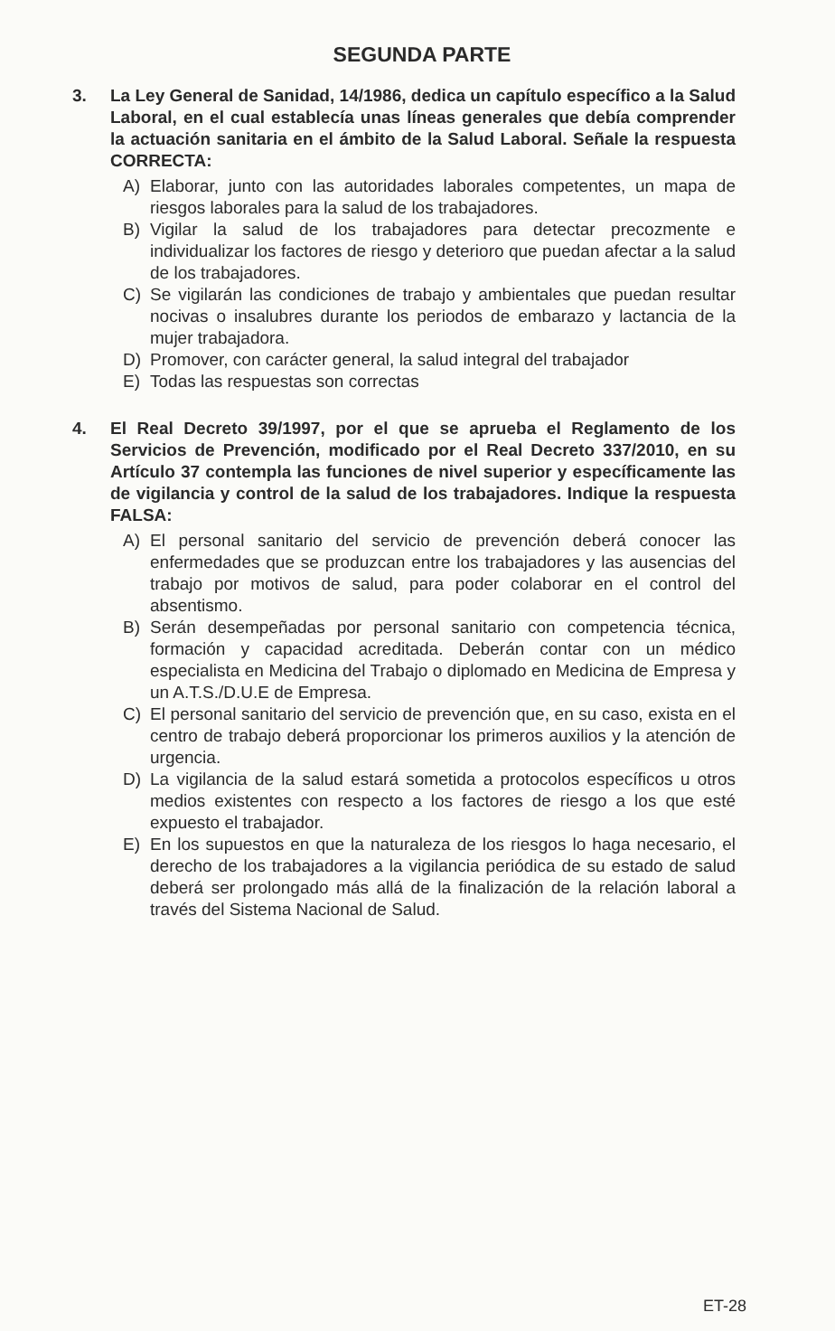SEGUNDA PARTE
3. La Ley General de Sanidad, 14/1986, dedica un capítulo específico a la Salud Laboral, en el cual establecía unas líneas generales que debía comprender la actuación sanitaria en el ámbito de la Salud Laboral. Señale la respuesta CORRECTA:
A) Elaborar, junto con las autoridades laborales competentes, un mapa de riesgos laborales para la salud de los trabajadores.
B) Vigilar la salud de los trabajadores para detectar precozmente e individualizar los factores de riesgo y deterioro que puedan afectar a la salud de los trabajadores.
C) Se vigilarán las condiciones de trabajo y ambientales que puedan resultar nocivas o insalubres durante los periodos de embarazo y lactancia de la mujer trabajadora.
D) Promover, con carácter general, la salud integral del trabajador
E) Todas las respuestas son correctas
4. El Real Decreto 39/1997, por el que se aprueba el Reglamento de los Servicios de Prevención, modificado por el Real Decreto 337/2010, en su Artículo 37 contempla las funciones de nivel superior y específicamente las de vigilancia y control de la salud de los trabajadores. Indique la respuesta FALSA:
A) El personal sanitario del servicio de prevención deberá conocer las enfermedades que se produzcan entre los trabajadores y las ausencias del trabajo por motivos de salud, para poder colaborar en el control del absentismo.
B) Serán desempeñadas por personal sanitario con competencia técnica, formación y capacidad acreditada. Deberán contar con un médico especialista en Medicina del Trabajo o diplomado en Medicina de Empresa y un A.T.S./D.U.E de Empresa.
C) El personal sanitario del servicio de prevención que, en su caso, exista en el centro de trabajo deberá proporcionar los primeros auxilios y la atención de urgencia.
D) La vigilancia de la salud estará sometida a protocolos específicos u otros medios existentes con respecto a los factores de riesgo a los que esté expuesto el trabajador.
E) En los supuestos en que la naturaleza de los riesgos lo haga necesario, el derecho de los trabajadores a la vigilancia periódica de su estado de salud deberá ser prolongado más allá de la finalización de la relación laboral a través del Sistema Nacional de Salud.
ET-28